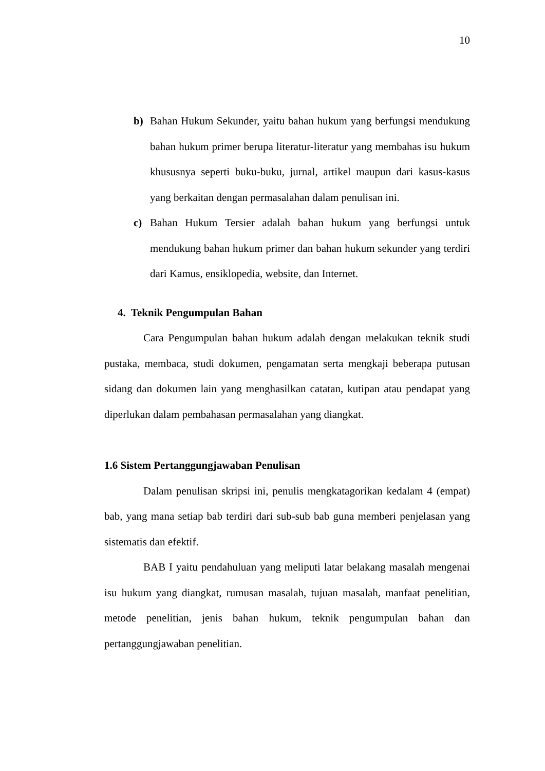10
b) Bahan Hukum Sekunder, yaitu bahan hukum yang berfungsi mendukung bahan hukum primer berupa literatur-literatur yang membahas isu hukum khususnya seperti buku-buku, jurnal, artikel maupun dari kasus-kasus yang berkaitan dengan permasalahan dalam penulisan ini.
c) Bahan Hukum Tersier adalah bahan hukum yang berfungsi untuk mendukung bahan hukum primer dan bahan hukum sekunder yang terdiri dari Kamus, ensiklopedia, website, dan Internet.
4. Teknik Pengumpulan Bahan
Cara Pengumpulan bahan hukum adalah dengan melakukan teknik studi pustaka, membaca, studi dokumen, pengamatan serta mengkaji beberapa putusan sidang dan dokumen lain yang menghasilkan catatan, kutipan atau pendapat yang diperlukan dalam pembahasan permasalahan yang diangkat.
1.6 Sistem Pertanggungjawaban Penulisan
Dalam penulisan skripsi ini, penulis mengkatagorikan kedalam 4 (empat) bab, yang mana setiap bab terdiri dari sub-sub bab guna memberi penjelasan yang sistematis dan efektif.
BAB I yaitu pendahuluan yang meliputi latar belakang masalah mengenai isu hukum yang diangkat, rumusan masalah, tujuan masalah, manfaat penelitian, metode penelitian, jenis bahan hukum, teknik pengumpulan bahan dan pertanggungjawaban penelitian.